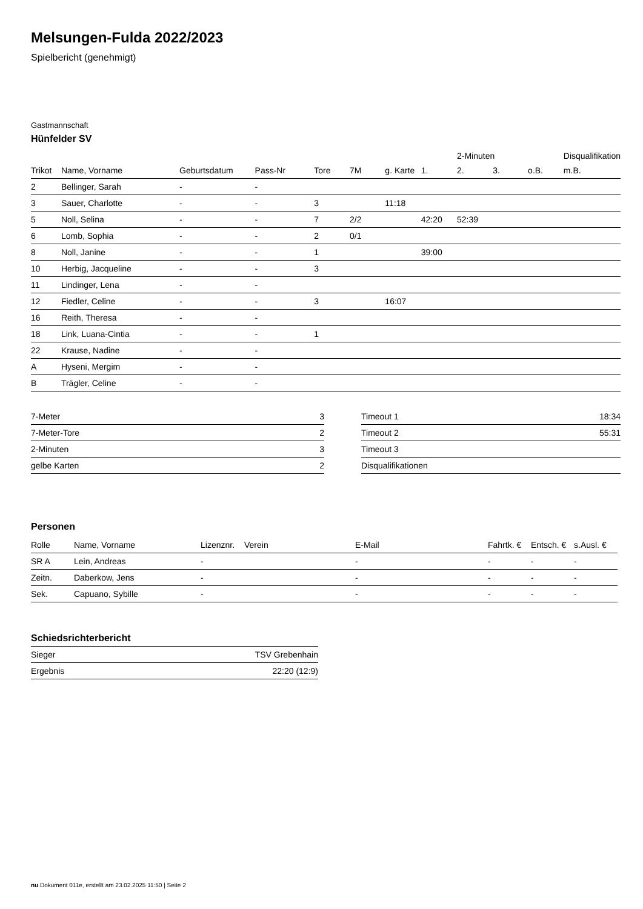Melsungen-Fulda 2022/2023
Spielbericht (genehmigt)
Gastmannschaft
Hünfelder SV
| | | | | | | | | 2-Minuten | | | Disqualifikation |
| --- | --- | --- | --- | --- | --- | --- | --- | --- | --- | --- | --- |
| Trikot | Name, Vorname | Geburtsdatum | Pass-Nr | Tore | 7M | g. Karte | 1. | 2. | 3. | o.B. | m.B. |
| 2 | Bellinger, Sarah | - | - | | | | | | | | |
| 3 | Sauer, Charlotte | - | - | 3 | | 11:18 | | | | | |
| 5 | Noll, Selina | - | - | 7 | 2/2 | | 42:20 | 52:39 | | | |
| 6 | Lomb, Sophia | - | - | 2 | 0/1 | | | | | | |
| 8 | Noll, Janine | - | - | 1 | | | 39:00 | | | | |
| 10 | Herbig, Jacqueline | - | - | 3 | | | | | | | |
| 11 | Lindinger, Lena | - | - | | | | | | | | |
| 12 | Fiedler, Celine | - | - | 3 | | 16:07 | | | | | |
| 16 | Reith, Theresa | - | - | | | | | | | | |
| 18 | Link, Luana-Cintia | - | - | 1 | | | | | | | |
| 22 | Krause, Nadine | - | - | | | | | | | | |
| A | Hyseni, Mergim | - | - | | | | | | | | |
| B | Trägler, Celine | - | - | | | | | | | | |
| 7-Meter | 3 |
| 7-Meter-Tore | 2 |
| 2-Minuten | 3 |
| gelbe Karten | 2 |
| Timeout 1 | 18:34 |
| Timeout 2 | 55:31 |
| Timeout 3 | |
| Disqualifikationen | |
Personen
| Rolle | Name, Vorname | Lizenznr. | Verein | E-Mail | Fahrtk. € | Entsch. € | s.Ausl. € |
| --- | --- | --- | --- | --- | --- | --- | --- |
| SR A | Lein, Andreas | - | | - | - | - | - |
| Zeitn. | Daberkow, Jens | - | | - | - | - | - |
| Sek. | Capuano, Sybille | - | | - | - | - | - |
Schiedsrichterbericht
| Sieger | TSV Grebenhain |
| Ergebnis | 22:20 (12:9) |
nu.Dokument 011e, erstellt am 23.02.2025 11:50 | Seite 2